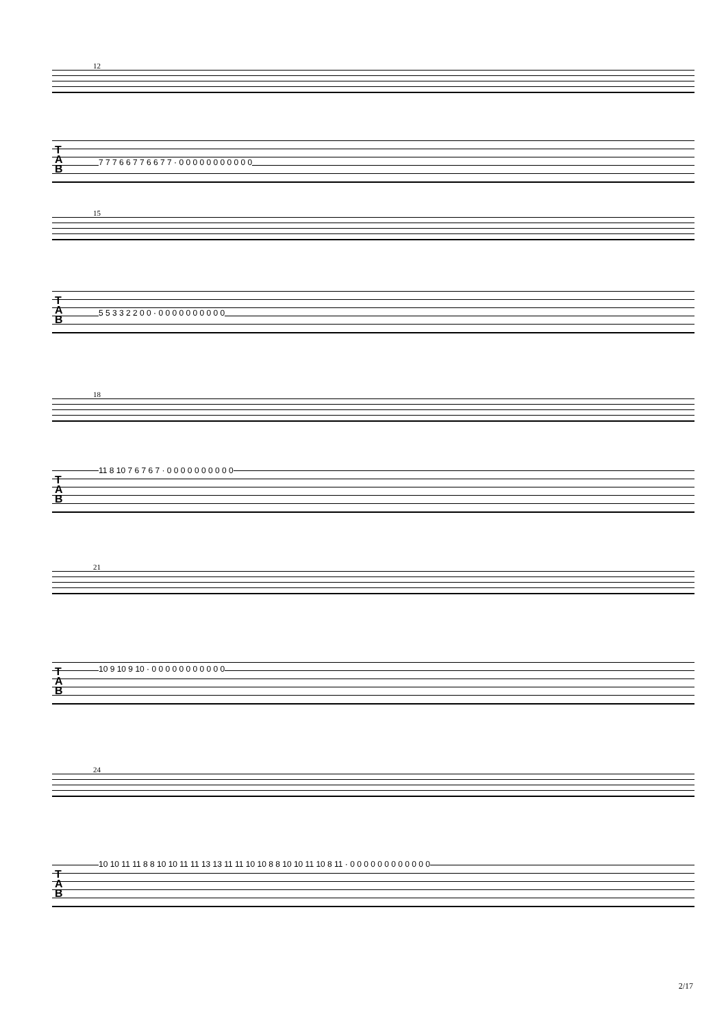12
T
A
B
7 7 7 6 6 7 7 6 6 7 7 · 0 0 0 0 0 0 0 0 0 0 0
15
T
A
B
5 5 3 3 2 2 0 0 · 0 0 0 0 0 0 0 0 0 0
18
T
A
B
11 8 10 7 6 7 6 7 · 0 0 0 0 0 0 0 0 0 0
21
T
A
B
10 9 10 9 10 · 0 0 0 0 0 0 0 0 0 0 0
24
T
A
B
10 10 11 11 8 8 10 10 11 11 13 13 11 11 10 10 8 8 10 10 11 10 8 11 · 0 0 0 0 0 0 0 0 0 0 0 0
2/17